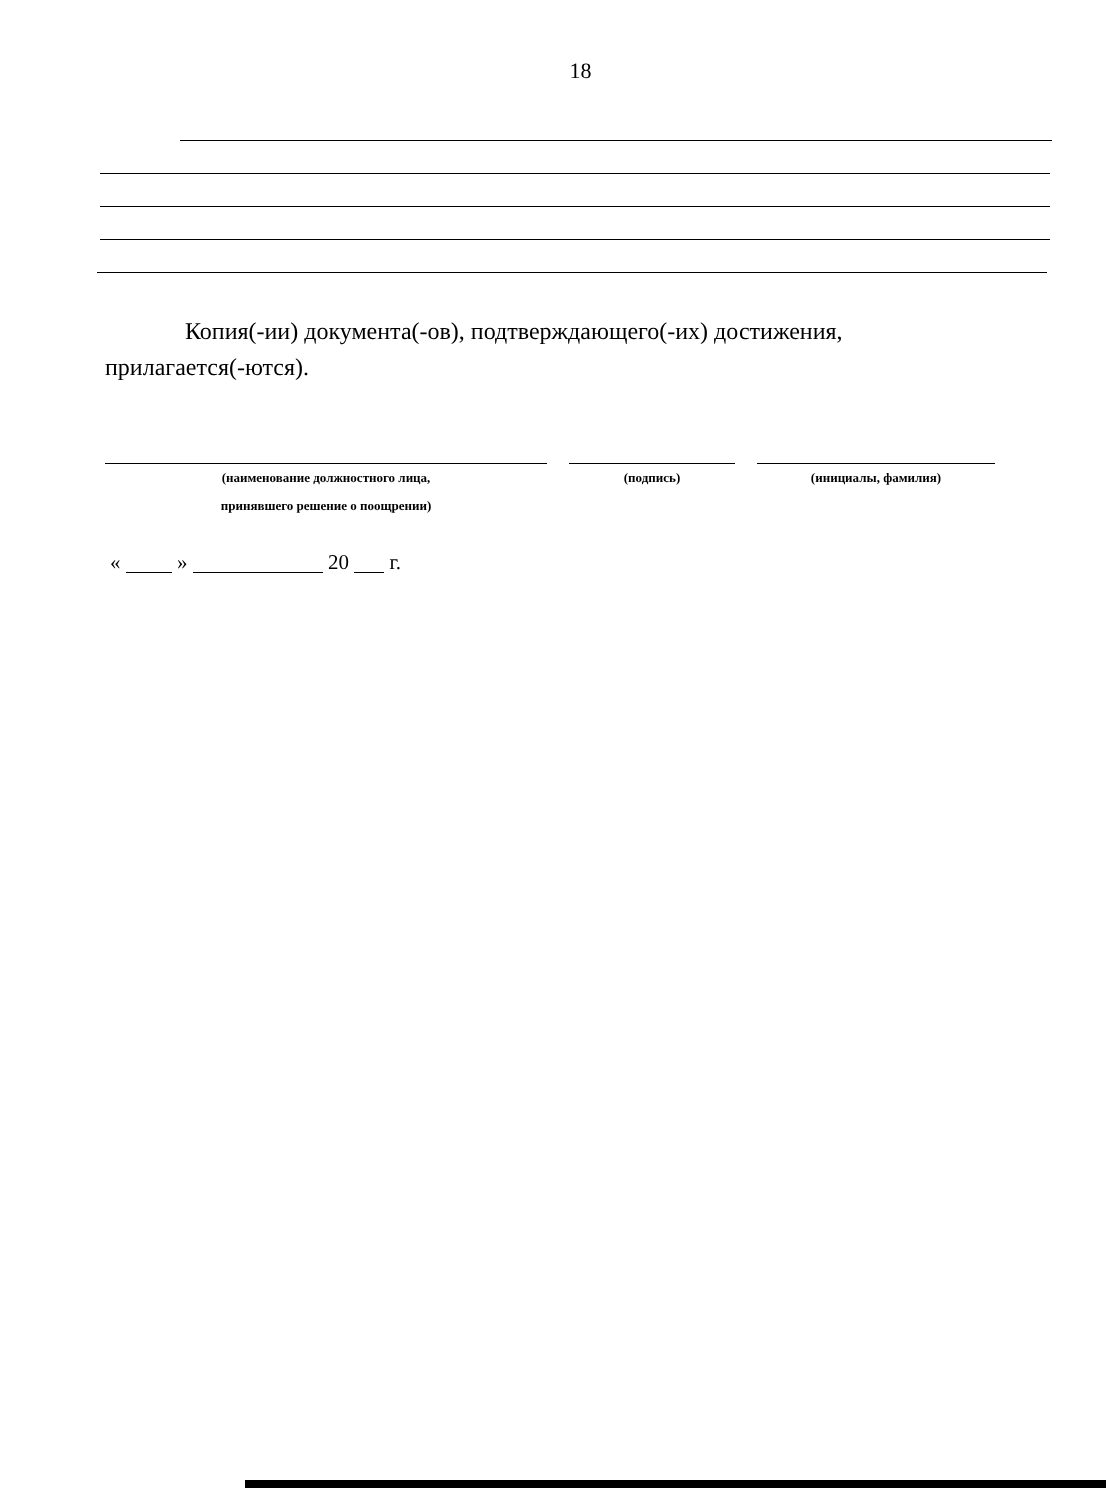18
Копия(-ии) документа(-ов), подтверждающего(-их) достижения, прилагается(-ются).
(наименование должностного лица,
принявшего решение о поощрении)
(подпись) (инициалы, фамилия)
« » 20 г.